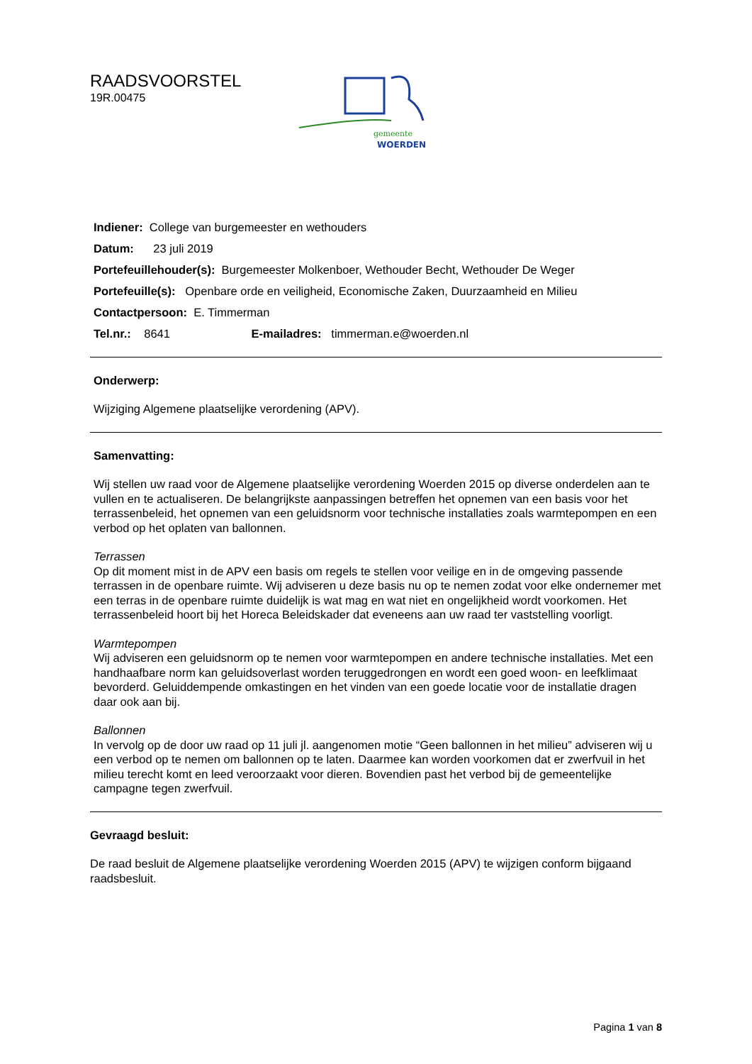RAADSVOORSTEL
19R.00475
gemeente
WOERDEN
Indiener: College van burgemeester en wethouders
Datum: 23 juli 2019
Portefeuillehouder(s): Burgemeester Molkenboer, Wethouder Becht, Wethouder De Weger
Portefeuille(s): Openbare orde en veiligheid, Economische Zaken, Duurzaamheid en Milieu
Contactpersoon: E. Timmerman
Tel.nr.: 8641 E-mailadres: timmerman.e@woerden.nl
Onderwerp:
Wijziging Algemene plaatselijke verordening (APV).
Samenvatting:
Wij stellen uw raad voor de Algemene plaatselijke verordening Woerden 2015 op diverse onderdelen aan te vullen en te actualiseren. De belangrijkste aanpassingen betreffen het opnemen van een basis voor het terrassenbeleid, het opnemen van een geluidsnorm voor technische installaties zoals warmtepompen en een verbod op het oplaten van ballonnen.
Terrassen
Op dit moment mist in de APV een basis om regels te stellen voor veilige en in de omgeving passende terrassen in de openbare ruimte. Wij adviseren u deze basis nu op te nemen zodat voor elke ondernemer met een terras in de openbare ruimte duidelijk is wat mag en wat niet en ongelijkheid wordt voorkomen. Het terrassenbeleid hoort bij het Horeca Beleidskader dat eveneens aan uw raad ter vaststelling voorligt.
Warmtepompen
Wij adviseren een geluidsnorm op te nemen voor warmtepompen en andere technische installaties. Met een handhaafbare norm kan geluidsoverlast worden teruggedrongen en wordt een goed woon- en leefklimaat bevorderd. Geluiddempende omkastingen en het vinden van een goede locatie voor de installatie dragen daar ook aan bij.
Ballonnen
In vervolg op de door uw raad op 11 juli jl. aangenomen motie “Geen ballonnen in het milieu” adviseren wij u een verbod op te nemen om ballonnen op te laten. Daarmee kan worden voorkomen dat er zwerfvuil in het milieu terecht komt en leed veroorzaakt voor dieren. Bovendien past het verbod bij de gemeentelijke campagne tegen zwerfvuil.
Gevraagd besluit:
De raad besluit de Algemene plaatselijke verordening Woerden 2015 (APV) te wijzigen conform bijgaand raadsbesluit.
Pagina 1 van 8